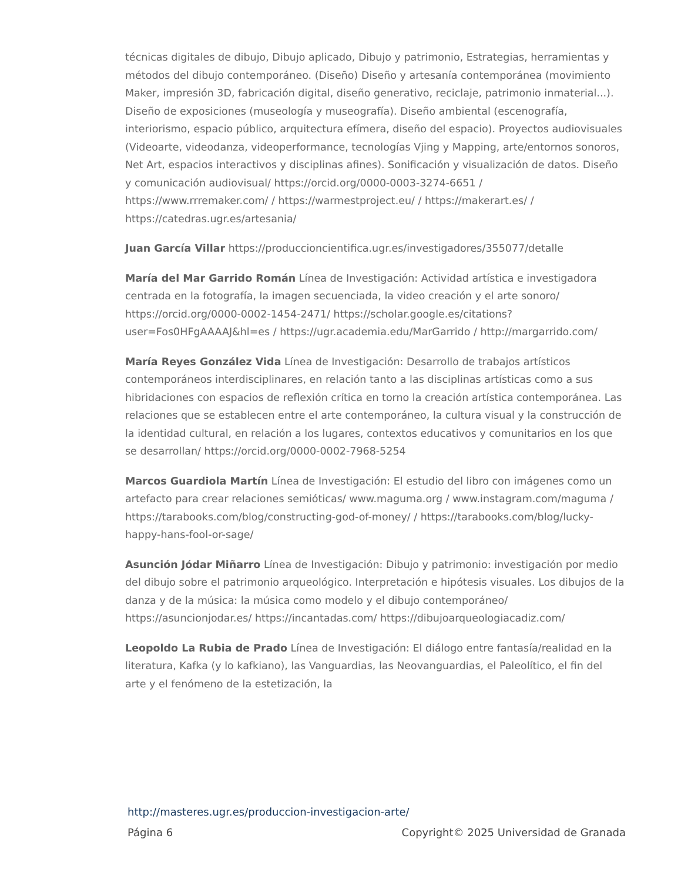técnicas digitales de dibujo, Dibujo aplicado, Dibujo y patrimonio, Estrategias, herramientas y métodos del dibujo contemporáneo. (Diseño) Diseño y artesanía contemporánea (movimiento Maker, impresión 3D, fabricación digital, diseño generativo, reciclaje, patrimonio inmaterial...). Diseño de exposiciones (museología y museografía). Diseño ambiental (escenografía, interiorismo, espacio público, arquitectura efímera, diseño del espacio). Proyectos audiovisuales (Videoarte, videodanza, videoperformance, tecnologías Vjing y Mapping, arte/entornos sonoros, Net Art, espacios interactivos y disciplinas afines). Sonificación y visualización de datos. Diseño y comunicación audiovisual/ https://orcid.org/0000-0003-3274-6651 / https://www.rrremaker.com/ / https://warmestproject.eu/ / https://makerart.es/ / https://catedras.ugr.es/artesania/
Juan García Villar https://produccioncientifica.ugr.es/investigadores/355077/detalle
María del Mar Garrido Román Línea de Investigación: Actividad artística e investigadora centrada en la fotografía, la imagen secuenciada, la video creación y el arte sonoro/ https://orcid.org/0000-0002-1454-2471/ https://scholar.google.es/citations?user=Fos0HFgAAAAJ&hl=es / https://ugr.academia.edu/MarGarrido / http://margarrido.com/
María Reyes González Vida Línea de Investigación: Desarrollo de trabajos artísticos contemporáneos interdisciplinares, en relación tanto a las disciplinas artísticas como a sus hibridaciones con espacios de reflexión crítica en torno la creación artística contemporánea. Las relaciones que se establecen entre el arte contemporáneo, la cultura visual y la construcción de la identidad cultural, en relación a los lugares, contextos educativos y comunitarios en los que se desarrollan/ https://orcid.org/0000-0002-7968-5254
Marcos Guardiola Martín Línea de Investigación: El estudio del libro con imágenes como un artefacto para crear relaciones semióticas/ www.maguma.org / www.instagram.com/maguma / https://tarabooks.com/blog/constructing-god-of-money/ / https://tarabooks.com/blog/lucky-happy-hans-fool-or-sage/
Asunción Jódar Miñarro Línea de Investigación: Dibujo y patrimonio: investigación por medio del dibujo sobre el patrimonio arqueológico. Interpretación e hipótesis visuales. Los dibujos de la danza y de la música: la música como modelo y el dibujo contemporáneo/ https://asuncionjodar.es/ https://incantadas.com/ https://dibujoarqueologiacadiz.com/
Leopoldo La Rubia de Prado Línea de Investigación: El diálogo entre fantasía/realidad en la literatura, Kafka (y lo kafkiano), las Vanguardias, las Neovanguardias, el Paleolítico, el fin del arte y el fenómeno de la estetización, la
http://masteres.ugr.es/produccion-investigacion-arte/
Página 6 Copyright© 2025 Universidad de Granada